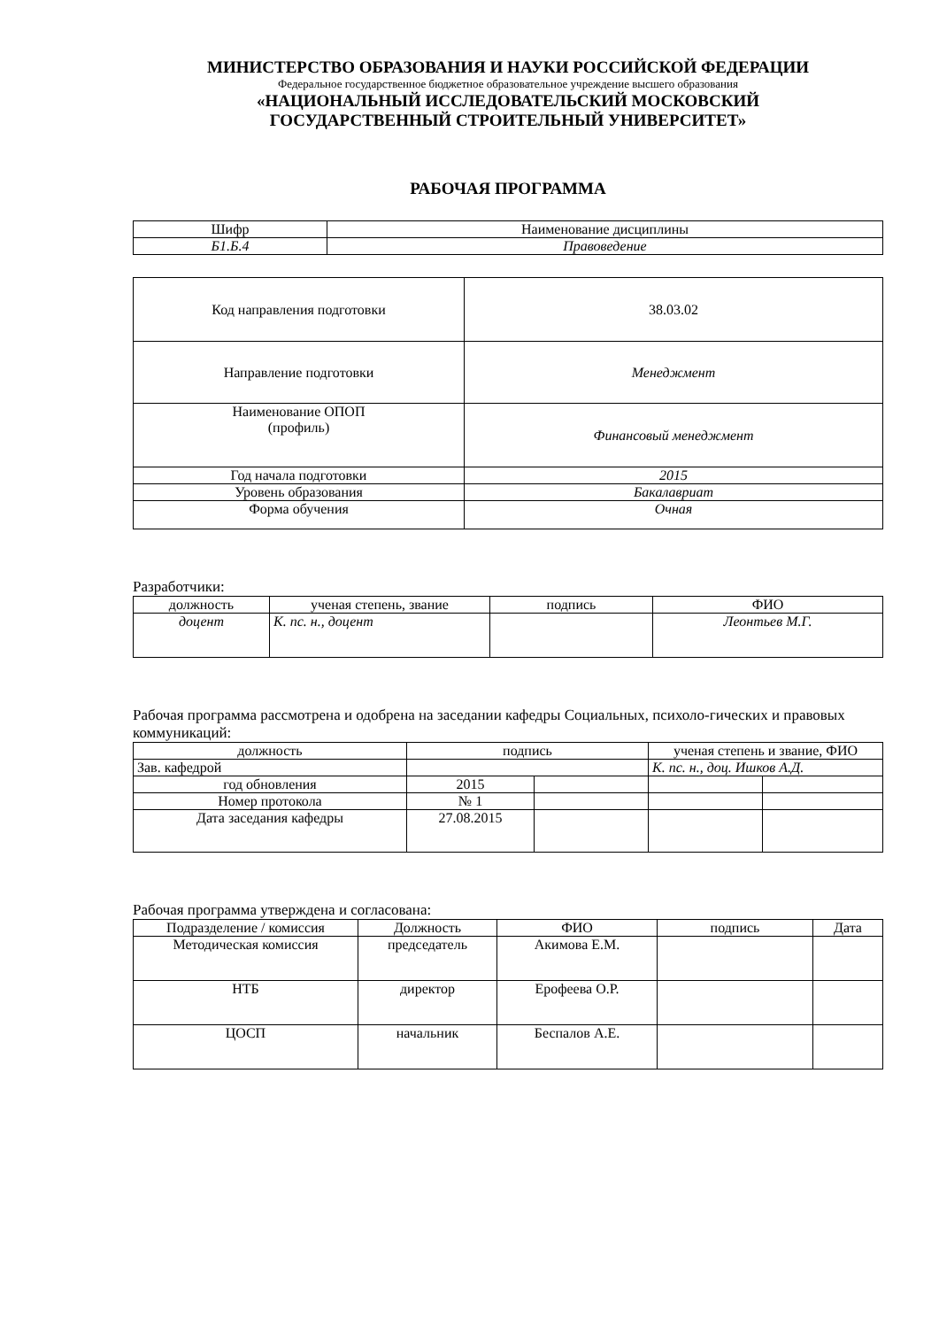МИНИСТЕРСТВО ОБРАЗОВАНИЯ И НАУКИ РОССИЙСКОЙ ФЕДЕРАЦИИ
Федеральное государственное бюджетное образовательное учреждение высшего образования
«НАЦИОНАЛЬНЫЙ ИССЛЕДОВАТЕЛЬСКИЙ МОСКОВСКИЙ
ГОСУДАРСТВЕННЫЙ СТРОИТЕЛЬНЫЙ УНИВЕРСИТЕТ»
РАБОЧАЯ ПРОГРАММА
| Шифр | Наименование дисциплины |
| Б1.Б.4 | Правоведение |
| Код направления подготовки | 38.03.02 |
| Направление подготовки | Менеджмент |
| Наименование ОПОП (профиль) | Финансовый менеджмент |
| Год начала подготовки | 2015 |
| Уровень образования | Бакалавриат |
| Форма обучения | Очная |
Разработчики:
| должность | ученая степень, звание | подпись | ФИО |
| доцент | К. пс. н., доцент | | Леонтьев М.Г. |
Рабочая программа рассмотрена и одобрена на заседании кафедры Социальных, психоло-гических и правовых коммуникаций:
| должность | подпись | | ученая степень и звание, ФИО | |
| Зав. кафедрой | | | К. пс. н., доц. Ишков А.Д. | |
| год обновления | 2015 | | | |
| Номер протокола | № 1 | | | |
| Дата заседания кафедры | 27.08.2015 | | | |
Рабочая программа утверждена и согласована:
| Подразделение / комиссия | Должность | ФИО | подпись | Дата |
| Методическая комиссия | председатель | Акимова Е.М. | | |
| НТБ | директор | Ерофеева О.Р. | | |
| ЦОСП | начальник | Беспалов А.Е. | | |